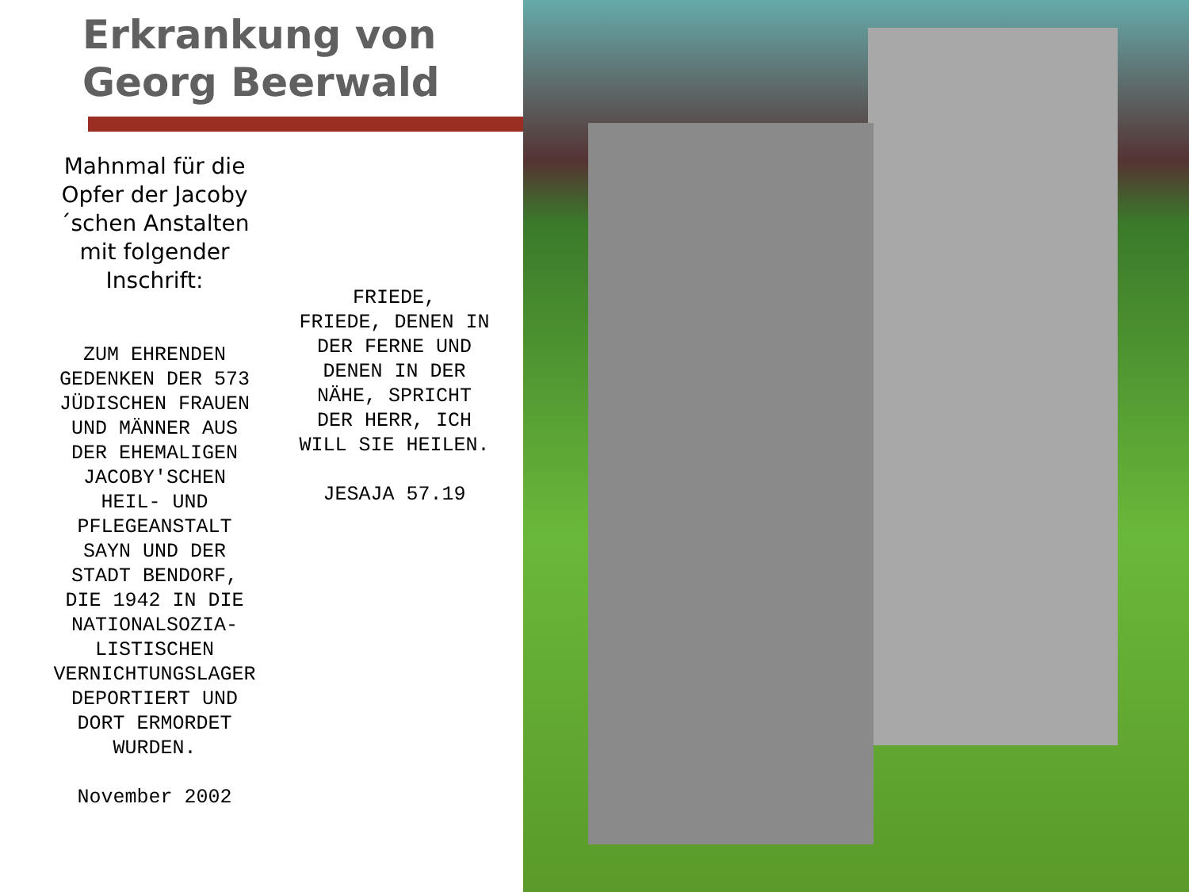Erkrankung von
Georg Beerwald
Mahnmal für die Opfer der Jacoby´schen Anstalten mit folgender Inschrift:
ZUM EHRENDEN GEDENKEN DER 573 JÜDISCHEN FRAUEN UND MÄNNER AUS DER EHEMALIGEN JACOBY'SCHEN HEIL- UND PFLEGEANSTALT SAYN UND DER STADT BENDORF, DIE 1942 IN DIE NATIONALSOZIA-LISTISCHEN VERNICHTUNGSLAGER DEPORTIERT UND DORT ERMORDET WURDEN.
November 2002
FRIEDE,
FRIEDE, DENEN IN DER FERNE UND DENEN IN DER NÄHE, SPRICHT DER HERR, ICH WILL SIE HEILEN.
JESAJA 57.19